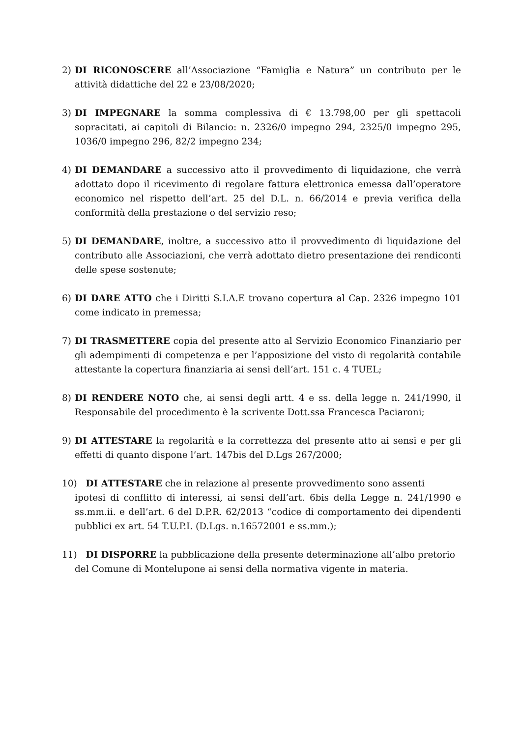2) DI RICONOSCERE all’Associazione “Famiglia e Natura” un contributo per le attività didattiche del 22 e 23/08/2020;
3) DI IMPEGNARE la somma complessiva di € 13.798,00 per gli spettacoli sopracitati, ai capitoli di Bilancio: n. 2326/0 impegno 294, 2325/0 impegno 295, 1036/0 impegno 296, 82/2 impegno 234;
4) DI DEMANDARE a successivo atto il provvedimento di liquidazione, che verrà adottato dopo il ricevimento di regolare fattura elettronica emessa dall’operatore economico nel rispetto dell’art. 25 del D.L. n. 66/2014 e previa verifica della conformità della prestazione o del servizio reso;
5) DI DEMANDARE, inoltre, a successivo atto il provvedimento di liquidazione del contributo alle Associazioni, che verrà adottato dietro presentazione dei rendiconti delle spese sostenute;
6) DI DARE ATTO che i Diritti S.I.A.E trovano copertura al Cap. 2326 impegno 101 come indicato in premessa;
7) DI TRASMETTERE copia del presente atto al Servizio Economico Finanziario per gli adempimenti di competenza e per l’apposizione del visto di regolarità contabile attestante la copertura finanziaria ai sensi dell’art. 151 c. 4 TUEL;
8) DI RENDERE NOTO che, ai sensi degli artt. 4 e ss. della legge n. 241/1990, il Responsabile del procedimento è la scrivente Dott.ssa Francesca Paciaroni;
9) DI ATTESTARE la regolarità e la correttezza del presente atto ai sensi e per gli effetti di quanto dispone l’art. 147bis del D.Lgs 267/2000;
10) DI ATTESTARE che in relazione al presente provvedimento sono assenti
ipotesi di conflitto di interessi, ai sensi dell’art. 6bis della Legge n. 241/1990 e ss.mm.ii. e dell’art. 6 del D.P.R. 62/2013 “codice di comportamento dei dipendenti pubblici ex art. 54 T.U.P.I. (D.Lgs. n.16572001 e ss.mm.);
11) DI DISPORRE la pubblicazione della presente determinazione all’albo pretorio
del Comune di Montelupone ai sensi della normativa vigente in materia.